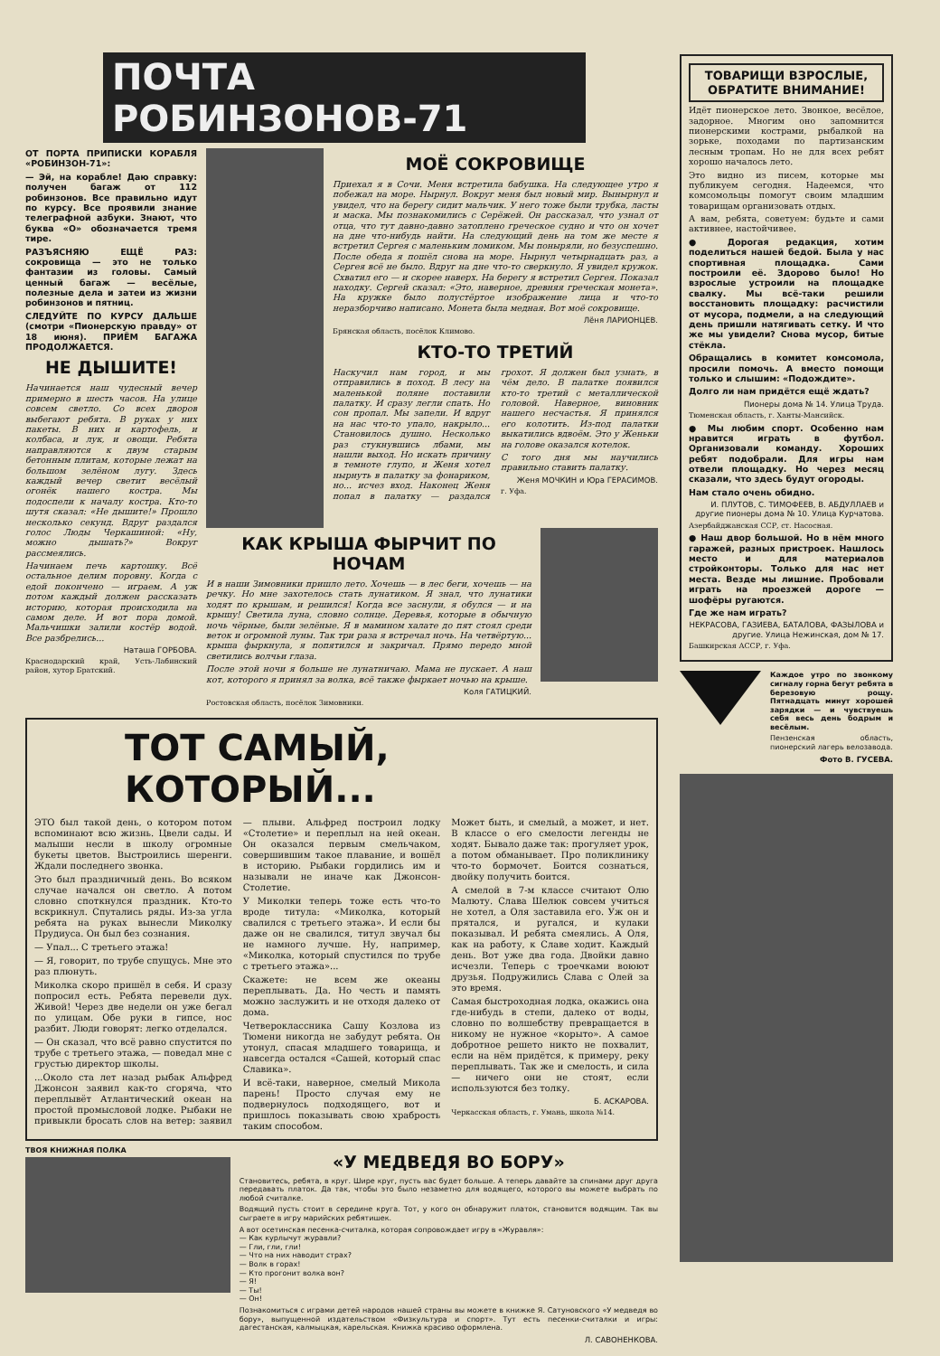ПОЧТА РОБИНЗОНОВ-71
ОТ ПОРТА ПРИПИСКИ КОРАБЛЯ «РОБИНЗОН-71»:
— Эй, на корабле! Даю справку: получен багаж от 112 робинзонов. Все правильно идут по курсу. Все проявили знание телеграфной азбуки. Знают, что буква «О» обозначается тремя тире.
РАЗЪЯСНЯЮ ЕЩЁ РАЗ: сокровища — это не только фантазии из головы. Самый ценный багаж — весёлые, полезные дела и затеи из жизни робинзонов и пятниц.
СЛЕДУЙТЕ ПО КУРСУ ДАЛЬШЕ (смотри «Пионерскую правду» от 18 июня). ПРИЁМ БАГАЖА ПРОДОЛЖАЕТСЯ.
НЕ ДЫШИТЕ!
Начинается наш чудесный вечер примерно в шесть часов. На улице совсем светло. Со всех дворов выбегают ребята. В руках у них пакеты. В них и картофель, и колбаса, и лук, и овощи. Ребята направляются к двум старым бетонным плитам, которые лежат на большом зелёном лугу. Здесь каждый вечер светит весёлый огонёк нашего костра. Мы подоспели к началу костра. Кто-то шутя сказал: «Не дышите!» Прошло несколько секунд. Вдруг раздался голос Люды Черкашиной: «Ну, можно дышать?» Вокруг рассмеялись.
Начинаем печь картошку. Всё остальное делим поровну. Когда с едой покончено — играем. А уж потом каждый должен рассказать историю, которая происходила на самом деле. И вот пора домой. Мальчишки залили костёр водой. Все разбрелись...
Наташа ГОРБОВА.
Краснодарский край, Усть-Лабинский район, хутор Братский.
МОЁ СОКРОВИЩЕ
Приехал я в Сочи. Меня встретила бабушка. На следующее утро я побежал на море. Нырнул. Вокруг меня был новый мир. Вынырнул и увидел, что на берегу сидит мальчик. У него тоже были трубка, ласты и маска. Мы познакомились с Серёжей. Он рассказал, что узнал от отца, что тут давно-давно затоплено греческое судно и что он хочет на дне что-нибудь найти. На следующий день на том же месте я встретил Сергея с маленьким ломиком. Мы поныряли, но безуспешно. После обеда я пошёл снова на море. Нырнул четырнадцать раз, а Сергея всё не было. Вдруг на дне что-то сверкнуло. Я увидел кружок. Схватил его — и скорее наверх. На берегу я встретил Сергея. Показал находку. Сергей сказал: «Это, наверное, древняя греческая монета». На кружке было полустёртое изображение лица и что-то неразборчиво написано. Монета была медная. Вот моё сокровище.
Лёня ЛАРИОНЦЕВ.
Брянская область, посёлок Климово.
КТО-ТО ТРЕТИЙ
Наскучил нам город, и мы отправились в поход. В лесу на маленькой поляне поставили палатку. И сразу легли спать. Но сон пропал. Мы запели. И вдруг на нас что-то упало, накрыло... Становилось душно. Несколько раз стукнувшись лбами, мы нашли выход. Но искать причину в темноте глупо, и Женя хотел нырнуть в палатку за фонариком, но... исчез вход. Наконец Женя попал в палатку — раздался грохот. Я должен был узнать, в чём дело. В палатке появился кто-то третий с металлической головой. Наверное, виновник нашего несчастья. Я принялся его колотить. Из-под палатки выкатились вдвоём. Это у Женьки на голове оказался котелок.
С того дня мы научились правильно ставить палатку.
Женя МОЧКИН и Юра ГЕРАСИМОВ.
г. Уфа.
КАК КРЫША ФЫРЧИТ ПО НОЧАМ
И в наши Зимовники пришло лето. Хочешь — в лес беги, хочешь — на речку. Но мне захотелось стать лунатиком. Я знал, что лунатики ходят по крышам, и решился! Когда все заснули, я обулся — и на крышу! Светила луна, словно солнце. Деревья, которые в обычную ночь чёрные, были зелёные. Я в мамином халате до пят стоял среди веток и огромной луны. Так три раза я встречал ночь. На четвёртую... крыша фыркнула, я попятился и закричал. Прямо передо мной светились волчьи глаза.
После этой ночи я больше не лунатничаю. Мама не пускает. А наш кот, которого я принял за волка, всё также фыркает ночью на крыше.
Коля ГАТИЦКИЙ.
Ростовская область, посёлок Зимовники.
ТОТ САМЫЙ,
КОТОРЫЙ...
ЭТО был такой день, о котором потом вспоминают всю жизнь. Цвели сады. И малыши несли в школу огромные букеты цветов. Выстроились шеренги. Ждали последнего звонка.
Это был праздничный день. Во всяком случае начался он светло. А потом словно споткнулся праздник. Кто-то вскрикнул. Спутались ряды. Из-за угла ребята на руках вынесли Миколку Прудиуса. Он был без сознания.
— Упал... С третьего этажа!
— Я, говорит, по трубе спущусь. Мне это раз плюнуть.
Миколка скоро пришёл в себя. И сразу попросил есть. Ребята перевели дух. Живой! Через две недели он уже бегал по улицам. Обе руки в гипсе, нос разбит. Люди говорят: легко отделался.
— Он сказал, что всё равно спустится по трубе с третьего этажа, — поведал мне с грустью директор школы.
...Около ста лет назад рыбак Альфред Джонсон заявил как-то сгоряча, что переплывёт Атлантический океан на простой промысловой лодке. Рыбаки не привыкли бросать слов на ветер: заявил — плыви. Альфред построил лодку «Столетие» и переплыл на ней океан. Он оказался первым смельчаком, совершившим такое плавание, и вошёл в историю. Рыбаки гордились им и называли не иначе как Джонсон-Столетие.
У Миколки теперь тоже есть что-то вроде титула: «Миколка, который свалился с третьего этажа». И если бы даже он не свалился, титул звучал бы не намного лучше. Ну, например, «Миколка, который спустился по трубе с третьего этажа»...
Скажете: не всем же океаны переплывать. Да. Но честь и память можно заслужить и не отходя далеко от дома.
Четвероклассника Сашу Козлова из Тюмени никогда не забудут ребята. Он утонул, спасая младшего товарища, и навсегда остался «Сашей, который спас Славика».
И всё-таки, наверное, смелый Микола парень! Просто случая ему не подвернулось подходящего, вот и пришлось показывать свою храбрость таким способом.
Может быть, и смелый, а может, и нет. В классе о его смелости легенды не ходят. Бывало даже так: прогуляет урок, а потом обманывает. Про поликлинику что-то бормочет. Боится сознаться, двойку получить боится.
А смелой в 7-м классе считают Олю Малюту. Слава Шелюк совсем учиться не хотел, а Оля заставила его. Уж он и прятался, и ругался, и кулаки показывал. И ребята смеялись. А Оля, как на работу, к Славе ходит. Каждый день. Вот уже два года. Двойки давно исчезли. Теперь с троечками воюют друзья. Подружились Слава с Олей за это время.
Самая быстроходная лодка, окажись она где-нибудь в степи, далеко от воды, словно по волшебству превращается в никому не нужное «корыто». А самое добротное решето никто не похвалит, если на нём придётся, к примеру, реку переплывать. Так же и смелость, и сила — ничего они не стоят, если используются без толку.
Б. АСКАРОВА.
Черкасская область, г. Умань, школа №14.
ТВОЯ КНИЖНАЯ ПОЛКА
«У МЕДВЕДЯ ВО БОРУ»
Становитесь, ребята, в круг. Шире круг, пусть вас будет больше. А теперь давайте за спинами друг друга передавать платок. Да так, чтобы это было незаметно для водящего, которого вы можете выбрать по любой считалке.
Водящий пусть стоит в середине круга. Тот, у кого он обнаружит платок, становится водящим. Так вы сыграете в игру марийских ребятишек.
А вот осетинская песенка-считалка, которая сопровождает игру в «Журавля»:
— Как курлычут журавли?
— Гли, гли, гли!
— Что на них наводит страх?
— Волк в горах!
— Кто прогонит волка вон?
— Я!
— Ты!
— Он!
Познакомиться с играми детей народов нашей страны вы можете в книжке Я. Сатуновского «У медведя во бору», выпущенной издательством «Физкультура и спорт». Тут есть песенки-считалки и игры: дагестанская, калмыцкая, карельская. Книжка красиво оформлена.
Л. САВОНЕНКОВА.
ТОВАРИЩИ ВЗРОСЛЫЕ, ОБРАТИТЕ ВНИМАНИЕ!
Идёт пионерское лето. Звонкое, весёлое, задорное. Многим оно запомнится пионерскими кострами, рыбалкой на зорьке, походами по партизанским лесным тропам. Но не для всех ребят хорошо началось лето.
Это видно из писем, которые мы публикуем сегодня. Надеемся, что комсомольцы помогут своим младшим товарищам организовать отдых.
А вам, ребята, советуем: будьте и сами активнее, настойчивее.
● Дорогая редакция, хотим поделиться нашей бедой. Была у нас спортивная площадка. Сами построили её. Здорово было! Но взрослые устроили на площадке свалку. Мы всё-таки решили восстановить площадку: расчистили от мусора, подмели, а на следующий день пришли натягивать сетку. И что же мы увидели? Снова мусор, битые стёкла.
Обращались в комитет комсомола, просили помочь. А вместо помощи только и слышим: «Подождите».
Долго ли нам придётся ещё ждать?
Пионеры дома № 14. Улица Труда.
Тюменская область, г. Ханты-Мансийск.
● Мы любим спорт. Особенно нам нравится играть в футбол. Организовали команду. Хороших ребят подобрали. Для игры нам отвели площадку. Но через месяц сказали, что здесь будут огороды.
Нам стало очень обидно.
И. ПЛУТОВ, С. ТИМОФЕЕВ, В. АБДУЛЛАЕВ и другие пионеры дома № 10. Улица Курчатова.
Азербайджанская ССР, ст. Насосная.
● Наш двор большой. Но в нём много гаражей, разных пристроек. Нашлось место и для материалов стройконторы. Только для нас нет места. Везде мы лишние. Пробовали играть на проезжей дороге — шофёры ругаются.
Где же нам играть?
НЕКРАСОВА, ГАЗИЕВА, БАТАЛОВА, ФАЗЫЛОВА и другие. Улица Нежинская, дом № 17.
Башкирская АССР, г. Уфа.
Каждое утро по звонкому сигналу горна бегут ребята в березовую рощу. Пятнадцать минут хорошей зарядки — и чувствуешь себя весь день бодрым и весёлым.
Пензенская область, пионерский лагерь велозавода.
Фото В. ГУСЕВА.